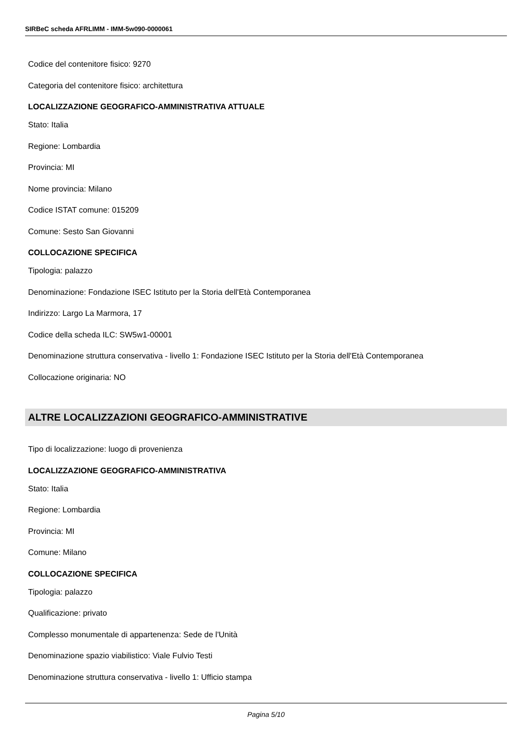SIRBeC scheda AFRLIMM - IMM-5w090-0000061
Codice del contenitore fisico: 9270
Categoria del contenitore fisico: architettura
LOCALIZZAZIONE GEOGRAFICO-AMMINISTRATIVA ATTUALE
Stato: Italia
Regione: Lombardia
Provincia: MI
Nome provincia: Milano
Codice ISTAT comune: 015209
Comune: Sesto San Giovanni
COLLOCAZIONE SPECIFICA
Tipologia: palazzo
Denominazione: Fondazione ISEC Istituto per la Storia dell'Età Contemporanea
Indirizzo: Largo La Marmora, 17
Codice della scheda ILC: SW5w1-00001
Denominazione struttura conservativa - livello 1: Fondazione ISEC Istituto per la Storia dell'Età Contemporanea
Collocazione originaria: NO
ALTRE LOCALIZZAZIONI GEOGRAFICO-AMMINISTRATIVE
Tipo di localizzazione: luogo di provenienza
LOCALIZZAZIONE GEOGRAFICO-AMMINISTRATIVA
Stato: Italia
Regione: Lombardia
Provincia: MI
Comune: Milano
COLLOCAZIONE SPECIFICA
Tipologia: palazzo
Qualificazione: privato
Complesso monumentale di appartenenza: Sede de l'Unità
Denominazione spazio viabilistico: Viale Fulvio Testi
Denominazione struttura conservativa - livello 1: Ufficio stampa
Pagina 5/10